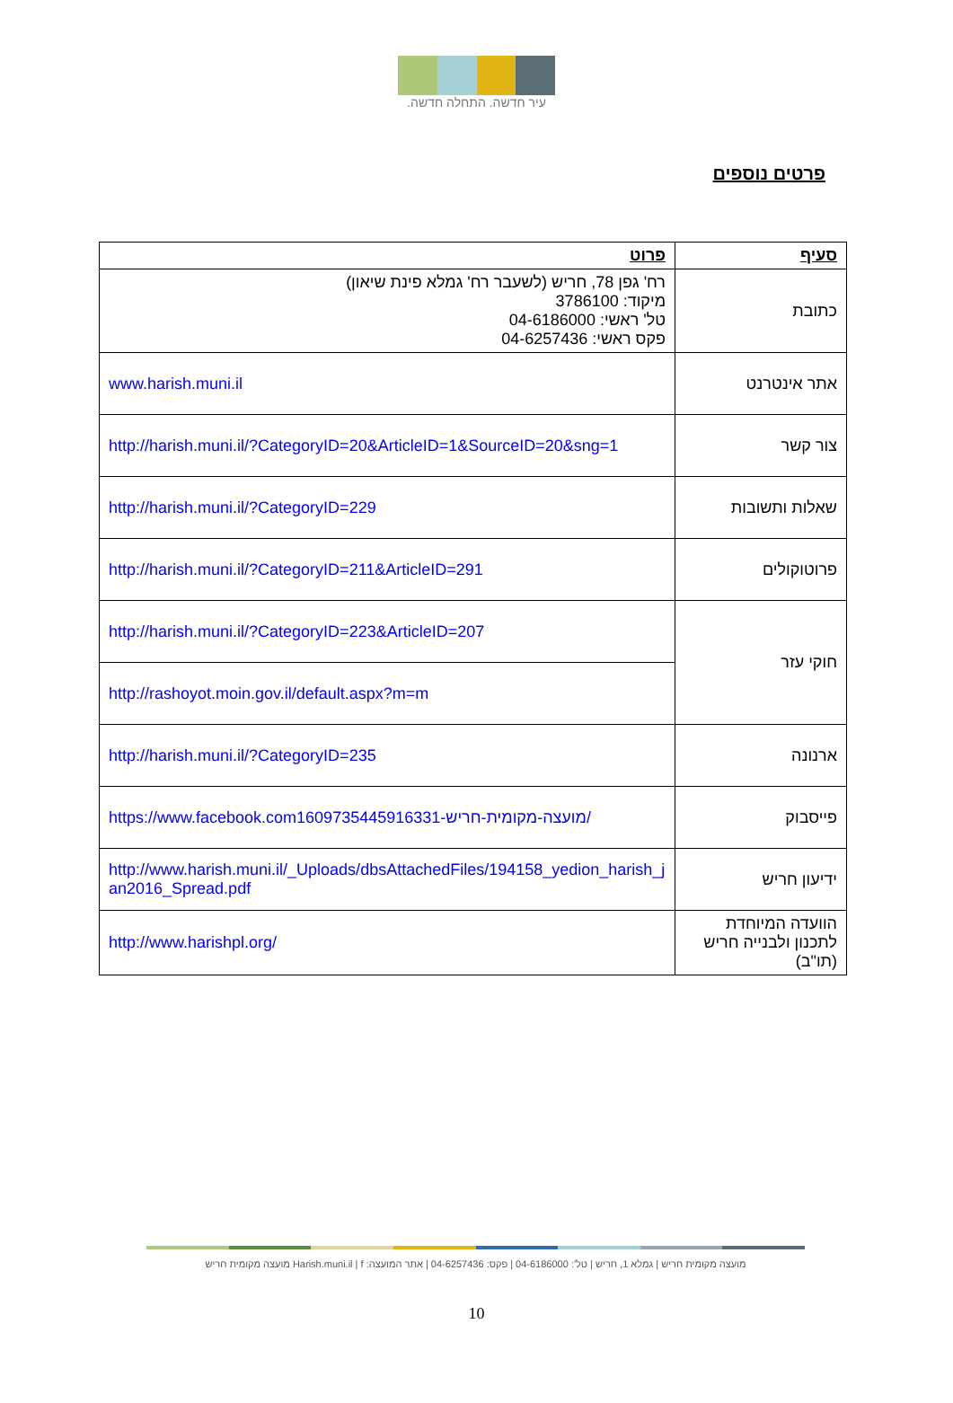עיר חדשה. התחלה חדשה.
פרטים נוספים
| סעיף | פרוט |
| --- | --- |
| כתובת | רח' גפן 78, חריש (לשעבר רח' גמלא פינת שיאון) מיקוד: 3786100 טל' ראשי: 04-6186000 פקס ראשי: 04-6257436 |
| אתר אינטרנט | www.harish.muni.il |
| צור קשר | http://harish.muni.il/?CategoryID=20&ArticleID=1&SourceID=20&sng=1 |
| שאלות ותשובות | http://harish.muni.il/?CategoryID=229 |
| פרוטוקולים | http://harish.muni.il/?CategoryID=211&ArticleID=291 |
| חוקי עזר | http://harish.muni.il/?CategoryID=223&ArticleID=207 |
| | http://rashoyot.moin.gov.il/default.aspx?m=m |
| ארנונה | http://harish.muni.il/?CategoryID=235 |
| פייסבוק | https://www.facebook.com1609735445916331-מועצה-מקומית-חריש/ |
| ידיעון חריש | http://www.harish.muni.il/_Uploads/dbsAttachedFiles/194158_yedion_harish_jan2016_Spread.pdf |
| הוועדה המיוחדת לתכנון ולבנייה חריש (תו"ב) | http://www.harishpl.org/ |
מועצה מקומית חריש | גמלא 1, חריש | טל': 04-6186000 | פקס: 04-6257436 | אתר המועצה: Harish.muni.il | f מועצה מקומית חריש
10